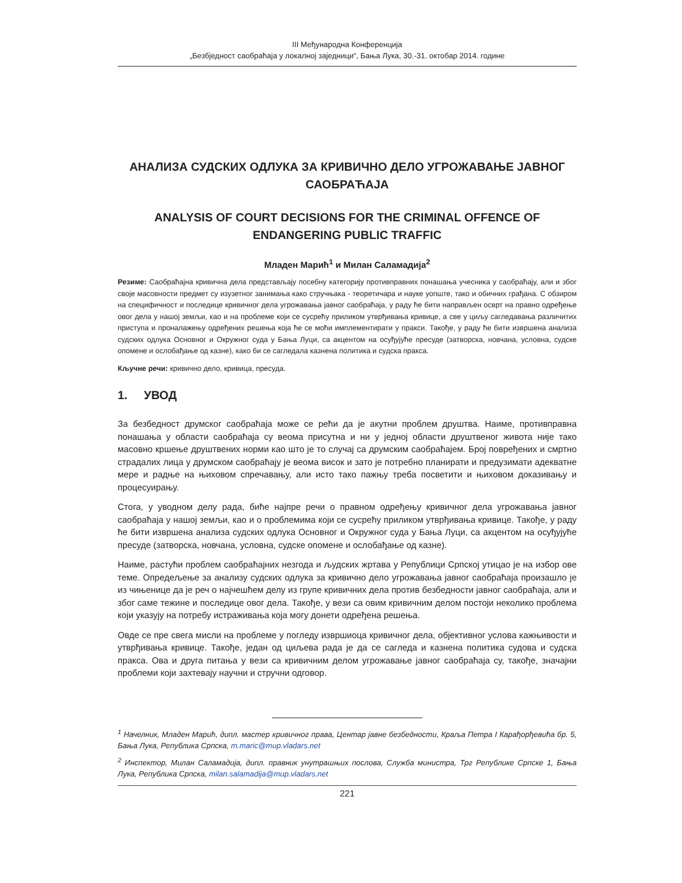III Међународна Конференција
„Безбједност саобраћаја у локалној заједници“, Бања Лука, 30.-31. октобар 2014. године
АНАЛИЗА СУДСКИХ ОДЛУКА ЗА КРИВИЧНО ДЕЛО УГРОЖАВАЊЕ ЈАВНОГ САОБРАЋАЈА
ANALYSIS OF COURT DECISIONS FOR THE CRIMINAL OFFENCE OF ENDANGERING PUBLIC TRAFFIC
Младен Марић<sup>1</sup> и Милан Саламадија<sup>2</sup>
Резиме: Саобраћајна кривична дела представљају посебну категорију противправних понашања учесника у саобраћају, али и због своје масовности предмет су изузетног занимања како стручњака - теоретичара и науке уопште, тако и обичних грађана. С обзиром на специфичност и последице кривичног дела угрожавања јавног саобраћаја, у раду ће бити направљен осврт на правно одређење овог дела у нашој земљи, као и на проблеме који се сусрећу приликом утврђивања кривице, а све у циљу сагледавања различитих приступа и проналажењу одређених решења која ће се моћи имплементирати у пракси. Такође, у раду ће бити извршена анализа судских одлука Основног и Окружног суда у Бања Луци, са акцентом на осуђујуће пресуде (затворска, новчана, условна, судске опомене и ослобађање од казне), како би се сагледала казнена политика и судска пракса.
Кључне речи: кривично дело, кривица, пресуда.
1. УВОД
За безбедност друмског саобраћаја може се рећи да је акутни проблем друштва. Наиме, противправна понашања у области саобраћаја су веома присутна и ни у једној области друштвеног живота није тако масовно кршење друштвених норми као што је то случај са друмским саобраћајем. Број повређених и смртно страдалих лица у друмском саобраћају је веома висок и зато је потребно планирати и предузимати адекватне мере и радње на њиховом спречавању, али исто тако пажњу треба посветити и њиховом доказивању и процесуирању.
Стога, у уводном делу рада, биће најпре речи о правном одређењу кривичног дела угрожавања јавног саобраћаја у нашој земљи, као и о проблемима који се сусрећу приликом утврђивања кривице. Такође, у раду ће бити извршена анализа судских одлука Основног и Окружног суда у Бања Луци, са акцентом на осуђујуће пресуде (затворска, новчана, условна, судске опомене и ослобађање од казне).
Наиме, растући проблем саобраћајних незгода и људских жртава у Републици Српској утицао је на избор ове теме. Опредељење за анализу судских одлука за кривично дело угрожавања јавног саобраћаја произашло је из чињенице да је реч о најчешћем делу из групе кривичних дела против безбедности јавног саобраћаја, али и због саме тежине и последице овог дела. Такође, у вези са овим кривичним делом постоји неколико проблема који указују на потребу истраживања која могу донети одређена решења.
Овде се пре свега мисли на проблеме у погледу извршиоца кривичног дела, објективног услова кажњивости и утврђивања кривице. Такође, један од циљева рада је да се сагледа и казнена политика судова и судска пракса. Ова и друга питања у вези са кривичним делом угрожавање јавног саобраћаја су, такође, значајни проблеми који захтевају научни и стручни одговор.
<sup>1</sup> Начелник, Младен Марић, дипл. мастер кривичног права, Центар јавне безбедности, Краља Петра I Карађорђевића бр. 5, Бања Лука, Република Српска, m.maric@mup.vladars.net
<sup>2</sup> Инспектор, Милан Саламадија, дипл. правник унутрашњих послова, Служба министра, Трг Републике Српске 1, Бања Лука, Република Српска, milan.salamadija@mup.vladars.net
221